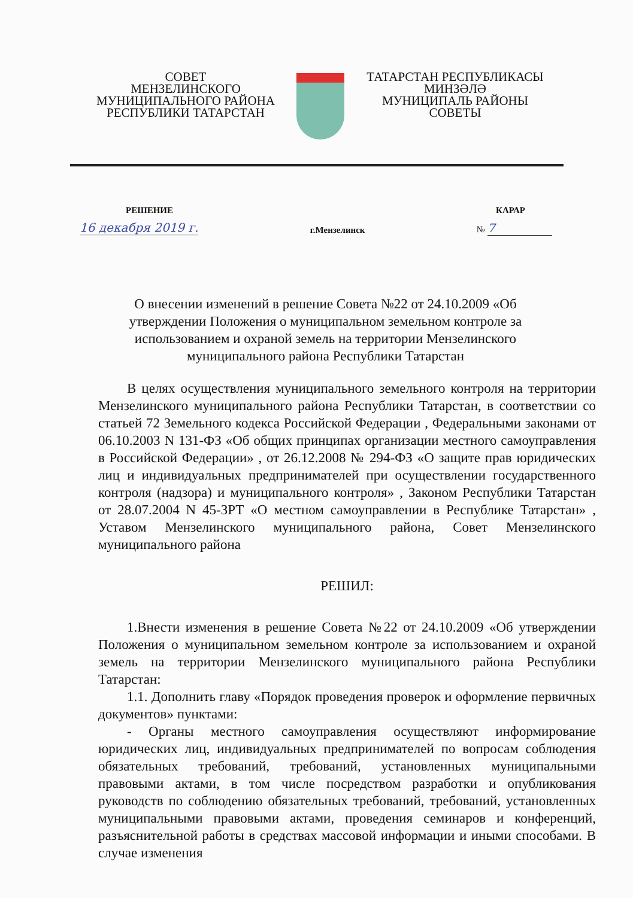СОВЕТ
МЕНЗЕЛИНСКОГО
МУНИЦИПАЛЬНОГО РАЙОНА
РЕСПУБЛИКИ ТАТАРСТАН
ТАТАРСТАН РЕСПУБЛИКАСЫ
МИНЗӘЛӘ
МУНИЦИПАЛЬ РАЙОНЫ
СОВЕТЫ
РЕШЕНИЕ КАРАР
16 декабря 2019 г. г.Мензелинск № 7
О внесении изменений в решение Совета №22 от 24.10.2009 «Об утверждении Положения о муниципальном земельном контроле за использованием и охраной земель на территории Мензелинского муниципального района Республики Татарстан
В целях осуществления муниципального земельного контроля на территории Мензелинского муниципального района Республики Татарстан, в соответствии со статьей 72 Земельного кодекса Российской Федерации , Федеральными законами от 06.10.2003 N 131-ФЗ «Об общих принципах организации местного самоуправления в Российской Федерации» , от 26.12.2008 № 294-ФЗ «О защите прав юридических лиц и индивидуальных предпринимателей при осуществлении государственного контроля (надзора) и муниципального контроля» , Законом Республики Татарстан от 28.07.2004 N 45-ЗРТ «О местном самоуправлении в Республике Татарстан» , Уставом Мензелинского муниципального района, Совет Мензелинского муниципального района
РЕШИЛ:
1.Внести изменения в решение Совета №22 от 24.10.2009 «Об утверждении Положения о муниципальном земельном контроле за использованием и охраной земель на территории Мензелинского муниципального района Республики Татарстан:
1.1. Дополнить главу «Порядок проведения проверок и оформление первичных документов» пунктами:
- Органы местного самоуправления осуществляют информирование юридических лиц, индивидуальных предпринимателей по вопросам соблюдения обязательных требований, требований, установленных муниципальными правовыми актами, в том числе посредством разработки и опубликования руководств по соблюдению обязательных требований, требований, установленных муниципальными правовыми актами, проведения семинаров и конференций, разъяснительной работы в средствах массовой информации и иными способами. В случае изменения